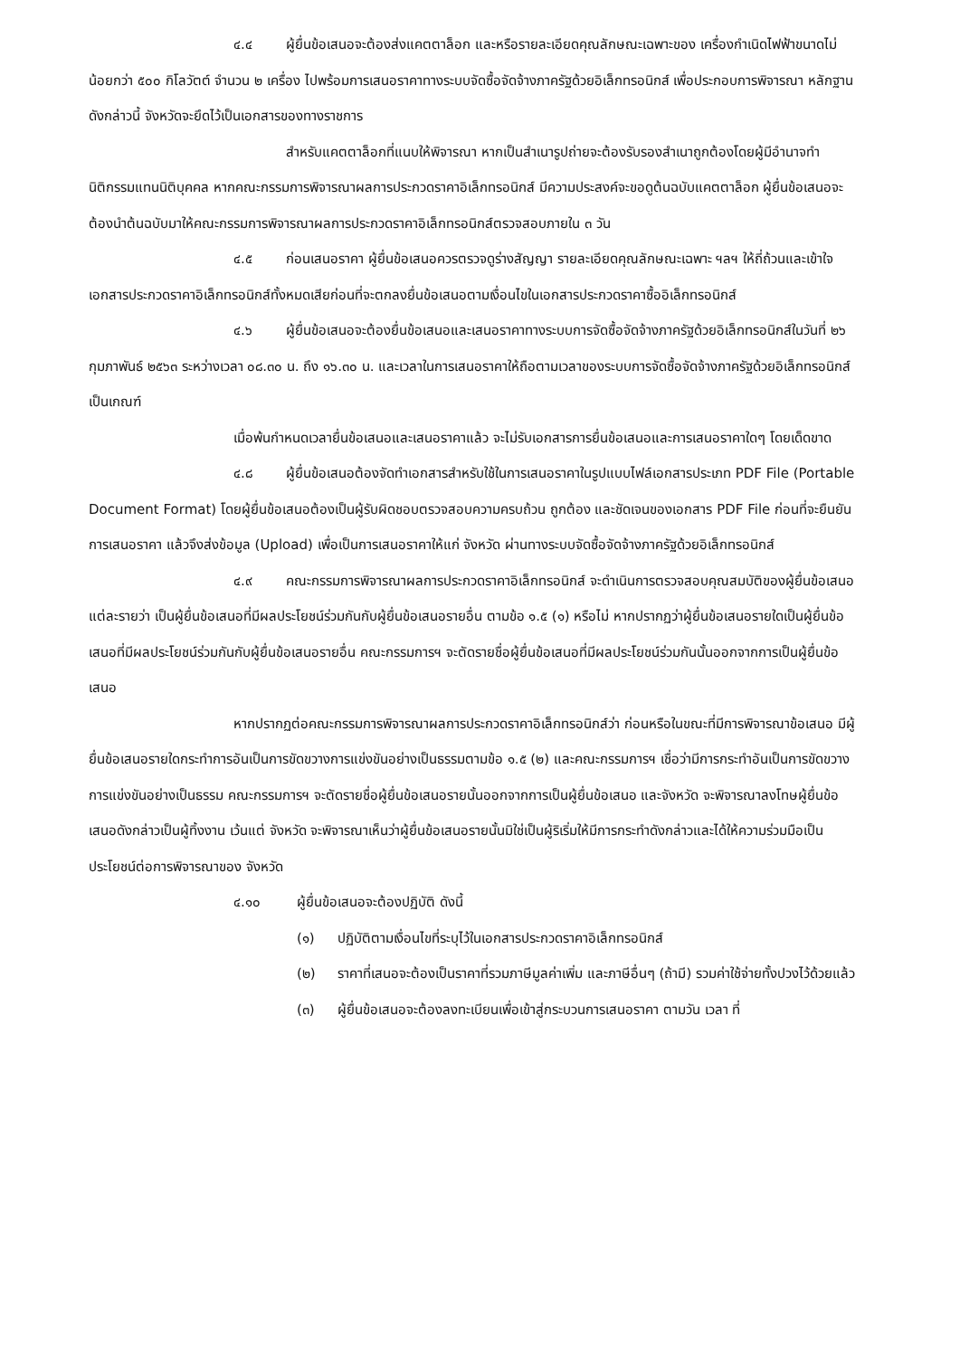๔.๔ ผู้ยื่นข้อเสนอจะต้องส่งแคตตาล็อก และหรือรายละเอียดคุณลักษณะเฉพาะของ เครื่องกำเนิดไฟฟ้าขนาดไม่น้อยกว่า ๕๐๐ กิโลวัตต์ จำนวน ๒ เครื่อง ไปพร้อมการเสนอราคาทางระบบจัดซื้อจัดจ้างภาครัฐด้วยอิเล็กทรอนิกส์ เพื่อประกอบการพิจารณา หลักฐานดังกล่าวนี้ จังหวัดจะยึดไว้เป็นเอกสารของทางราชการ
สำหรับแคตตาล็อกที่แนบให้พิจารณา หากเป็นสำเนารูปถ่ายจะต้องรับรองสำเนาถูกต้องโดยผู้มีอำนาจทำนิติกรรมแทนนิติบุคคล หากคณะกรรมการพิจารณาผลการประกวดราคาอิเล็กทรอนิกส์ มีความประสงค์จะขอดูต้นฉบับแคตตาล็อก ผู้ยื่นข้อเสนอจะต้องนำต้นฉบับมาให้คณะกรรมการพิจารณาผลการประกวดราคาอิเล็กทรอนิกส์ตรวจสอบภายใน ๓ วัน
๔.๕ ก่อนเสนอราคา ผู้ยื่นข้อเสนอควรตรวจดูร่างสัญญา รายละเอียดคุณลักษณะเฉพาะ ฯลฯ ให้ถี่ถ้วนและเข้าใจเอกสารประกวดราคาอิเล็กทรอนิกส์ทั้งหมดเสียก่อนที่จะตกลงยื่นข้อเสนอตามเงื่อนไขในเอกสารประกวดราคาซื้ออิเล็กทรอนิกส์
๔.๖ ผู้ยื่นข้อเสนอจะต้องยื่นข้อเสนอและเสนอราคาทางระบบการจัดซื้อจัดจ้างภาครัฐด้วยอิเล็กทรอนิกส์ในวันที่ ๒๖ กุมภาพันธ์ ๒๕๖๓ ระหว่างเวลา ๐๘.๓๐ น. ถึง ๑๖.๓๐ น. และเวลาในการเสนอราคาให้ถือตามเวลาของระบบการจัดซื้อจัดจ้างภาครัฐด้วยอิเล็กทรอนิกส์เป็นเกณฑ์
เมื่อพ้นกำหนดเวลายื่นข้อเสนอและเสนอราคาแล้ว จะไม่รับเอกสารการยื่นข้อเสนอและการเสนอราคาใดๆ โดยเด็ดขาด
๔.๘ ผู้ยื่นข้อเสนอต้องจัดทำเอกสารสำหรับใช้ในการเสนอราคาในรูปแบบไฟล์เอกสารประเภท PDF File (Portable Document Format) โดยผู้ยื่นข้อเสนอต้องเป็นผู้รับผิดชอบตรวจสอบความครบถ้วน ถูกต้อง และชัดเจนของเอกสาร PDF File ก่อนที่จะยืนยันการเสนอราคา แล้วจึงส่งข้อมูล (Upload) เพื่อเป็นการเสนอราคาให้แก่ จังหวัด ผ่านทางระบบจัดซื้อจัดจ้างภาครัฐด้วยอิเล็กทรอนิกส์
๔.๙ คณะกรรมการพิจารณาผลการประกวดราคาอิเล็กทรอนิกส์ จะดำเนินการตรวจสอบคุณสมบัติของผู้ยื่นข้อเสนอแต่ละรายว่า เป็นผู้ยื่นข้อเสนอที่มีผลประโยชน์ร่วมกันกับผู้ยื่นข้อเสนอรายอื่น ตามข้อ ๑.๕ (๑) หรือไม่ หากปรากฏว่าผู้ยื่นข้อเสนอรายใดเป็นผู้ยื่นข้อเสนอที่มีผลประโยชน์ร่วมกันกับผู้ยื่นข้อเสนอรายอื่น คณะกรรมการฯ จะตัดรายชื่อผู้ยื่นข้อเสนอที่มีผลประโยชน์ร่วมกันนั้นออกจากการเป็นผู้ยื่นข้อเสนอ
หากปรากฏต่อคณะกรรมการพิจารณาผลการประกวดราคาอิเล็กทรอนิกส์ว่า ก่อนหรือในขณะที่มีการพิจารณาข้อเสนอ มีผู้ยื่นข้อเสนอรายใดกระทำการอันเป็นการขัดขวางการแข่งขันอย่างเป็นธรรมตามข้อ ๑.๕ (๒) และคณะกรรมการฯ เชื่อว่ามีการกระทำอันเป็นการขัดขวางการแข่งขันอย่างเป็นธรรม คณะกรรมการฯ จะตัดรายชื่อผู้ยื่นข้อเสนอรายนั้นออกจากการเป็นผู้ยื่นข้อเสนอ และจังหวัด จะพิจารณาลงโทษผู้ยื่นข้อเสนอดังกล่าวเป็นผู้ทิ้งงาน เว้นแต่ จังหวัด จะพิจารณาเห็นว่าผู้ยื่นข้อเสนอรายนั้นมิใช่เป็นผู้ริเริ่มให้มีการกระทำดังกล่าวและได้ให้ความร่วมมือเป็นประโยชน์ต่อการพิจารณาของ จังหวัด
๔.๑๐ ผู้ยื่นข้อเสนอจะต้องปฏิบัติ ดังนี้
(๑) ปฏิบัติตามเงื่อนไขที่ระบุไว้ในเอกสารประกวดราคาอิเล็กทรอนิกส์
(๒) ราคาที่เสนอจะต้องเป็นราคาที่รวมภาษีมูลค่าเพิ่ม และภาษีอื่นๆ (ถ้ามี) รวมค่าใช้จ่ายทั้งปวงไว้ด้วยแล้ว
(๓) ผู้ยื่นข้อเสนอจะต้องลงทะเบียนเพื่อเข้าสู่กระบวนการเสนอราคา ตามวัน เวลา ที่